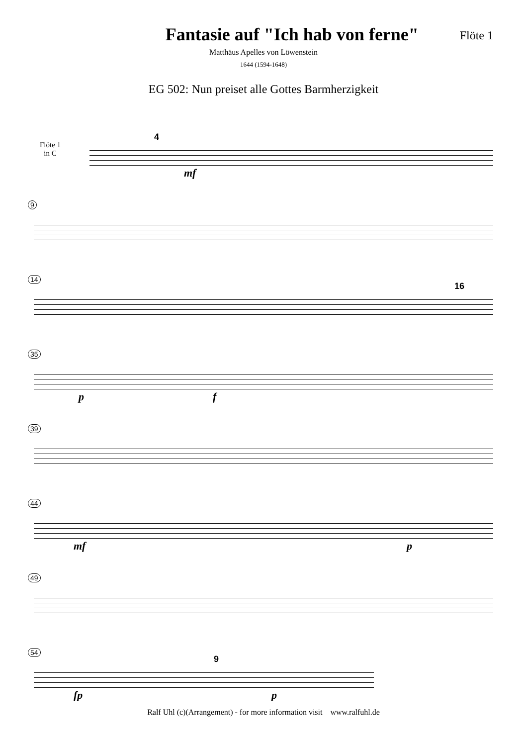Fantasie auf "Ich hab von ferne"
Flöte 1
Matthäus Apelles von Löwenstein
1644 (1594-1648)
EG 502: Nun preiset alle Gottes Barmherzigkeit
Flöte 1
in C
4
mf
9
14
16
35
p f
39
44
mf p
49
54
9
fp p
Ralf Uhl (c)(Arrangement) - for more information visit www.ralfuhl.de